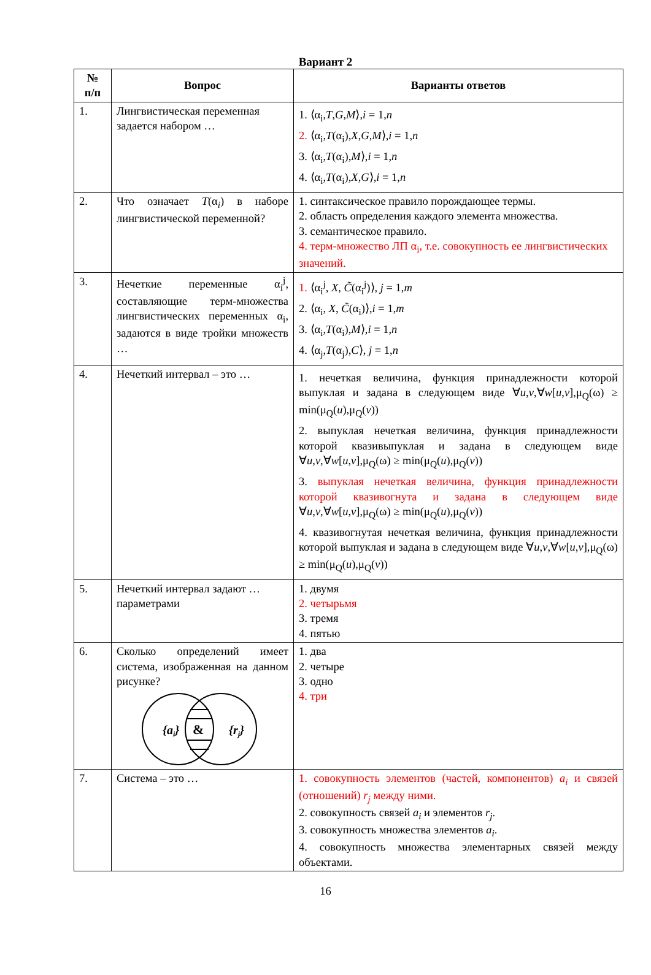Вариант 2
| № п/п | Вопрос | Варианты ответов |
| --- | --- | --- |
| 1. | Лингвистическая переменная задается набором … | 1. ⟨α<sub>i</sub>, T , G , M ⟩, i = 1, n 2. ⟨α<sub>i</sub>, T (α<sub>i</sub>), X , G , M ⟩, i = 1, n 3. ⟨α<sub>i</sub>, T (α<sub>i</sub>), M ⟩, i = 1, n 4. ⟨α<sub>i</sub>, T (α<sub>i</sub>), X , G ⟩, i = 1, n |
| 2. | Что означает T (α<sub>i</sub>) в наборе лингвистической переменной? | 1. синтаксическое правило порождающее термы. 2. область определения каждого элемента множества. 3. семантическое правило. 4. терм-множество ЛП α<sub>i</sub>, т.е. совокупность ее лингвистических значений. |
| 3. | Нечеткие переменные α<sub>i</sub><sup>j</sup>, составляющие терм-множества лингвистических переменных α<sub>i</sub>, задаются в виде тройки множеств … | 1. ⟨α<sub>i</sub><sup>j</sup>, X , C̃ (α<sub>i</sub><sup>j</sup>)⟩, j = 1, m 2. ⟨α<sub>i</sub>, X , C̃ (α<sub>i</sub>)⟩, i = 1, m 3. ⟨α<sub>i</sub>, T (α<sub>i</sub>), M ⟩, i = 1, n 4. ⟨α<sub>j</sub>, T (α<sub>j</sub>), C ⟩, j = 1, n |
| 4. | Нечеткий интервал – это … | 1. нечеткая величина, функция принадлежности которой выпуклая и задана в следующем виде ∀ u , v ,∀ w [ u , v ],μ<sub>Q</sub>(ω) ≥ min(μ<sub>Q</sub>( u ),μ<sub>Q</sub>( v )) 2. выпуклая нечеткая величина, функция принадлежности которой квазивыпуклая и задана в следующем виде ∀ u , v ,∀ w [ u , v ],μ<sub>Q</sub>(ω) ≥ min(μ<sub>Q</sub>( u ),μ<sub>Q</sub>( v )) 3. выпуклая нечеткая величина, функция принадлежности которой квазивогнута и задана в следующем виде ∀ u , v ,∀ w [ u , v ],μ<sub>Q</sub>(ω) ≥ min(μ<sub>Q</sub>( u ),μ<sub>Q</sub>( v )) 4. квазивогнутая нечеткая величина, функция принадлежности которой выпуклая и задана в следующем виде ∀ u , v ,∀ w [ u , v ],μ<sub>Q</sub>(ω) ≥ min(μ<sub>Q</sub>( u ),μ<sub>Q</sub>( v )) |
| 5. | Нечеткий интервал задают … параметрами | 1. двумя 2. четырьмя 3. тремя 4. пятью |
| 6. | Сколько определений имеет система, изображенная на данном рисунке? {a i } & {r j } | 1. два 2. четыре 3. одно 4. три |
| 7. | Система – это … | 1. совокупность элементов (частей, компонентов) a<sub>i</sub> и связей (отношений) r<sub>j</sub> между ними. 2. совокупность связей a<sub>i</sub> и элементов r<sub>j</sub> . 3. совокупность множества элементов a<sub>i</sub> . 4. совокупность множества элементарных связей между объектами. |
16